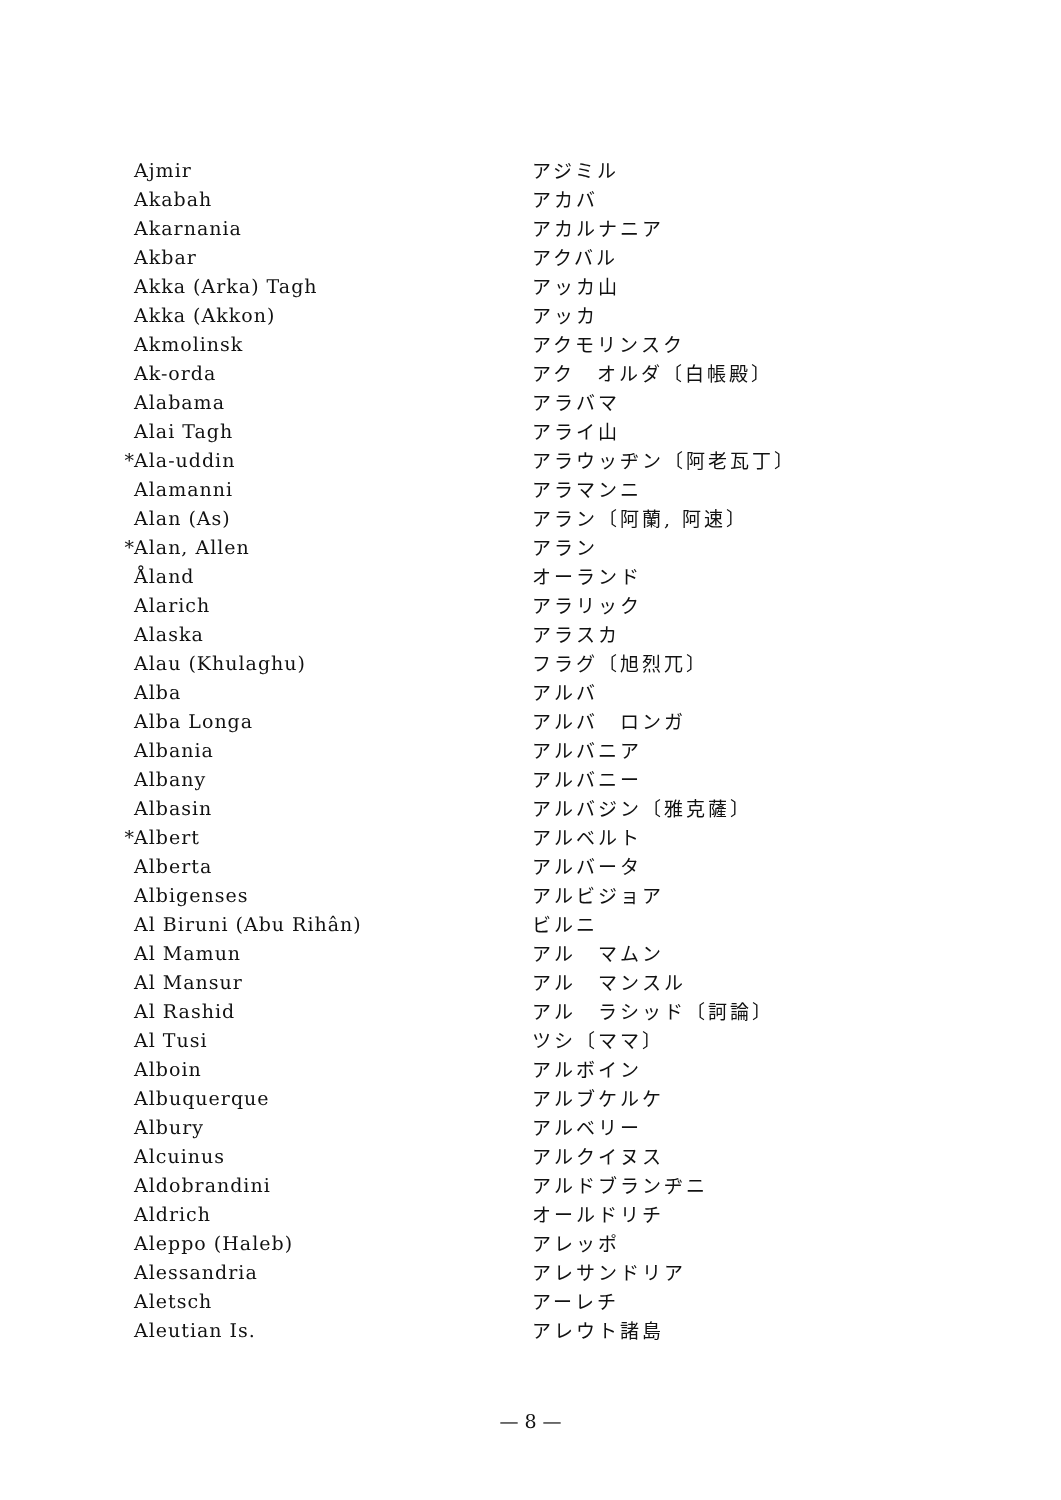| | Ajmir | アジミル |
| | Akabah | アカバ |
| | Akarnania | アカルナニア |
| | Akbar | アクバル |
| | Akka (Arka) Tagh | アッカ山 |
| | Akka (Akkon) | アッカ |
| | Akmolinsk | アクモリンスク |
| | Ak-orda | アク オルダ〔白帳殿〕 |
| | Alabama | アラバマ |
| | Alai Tagh | アライ山 |
| * | Ala-uddin | アラウッヂン〔阿老瓦丁〕 |
| | Alamanni | アラマンニ |
| | Alan (As) | アラン〔阿蘭, 阿速〕 |
| * | Alan, Allen | アラン |
| | Åland | オーランド |
| | Alarich | アラリック |
| | Alaska | アラスカ |
| | Alau (Khulaghu) | フラグ〔旭烈兀〕 |
| | Alba | アルバ |
| | Alba Longa | アルバ ロンガ |
| | Albania | アルバニア |
| | Albany | アルバニー |
| | Albasin | アルバジン〔雅克薩〕 |
| * | Albert | アルベルト |
| | Alberta | アルバータ |
| | Albigenses | アルビジョア |
| | Al Biruni (Abu Rihân) | ビルニ |
| | Al Mamun | アル マムン |
| | Al Mansur | アル マンスル |
| | Al Rashid | アル ラシッド〔訶論〕 |
| | Al Tusi | ツシ〔ママ〕 |
| | Alboin | アルボイン |
| | Albuquerque | アルブケルケ |
| | Albury | アルベリー |
| | Alcuinus | アルクイヌス |
| | Aldobrandini | アルドブランヂニ |
| | Aldrich | オールドリチ |
| | Aleppo (Haleb) | アレッポ |
| | Alessandria | アレサンドリア |
| | Aletsch | アーレチ |
| | Aleutian Is. | アレウト諸島 |
— 8 —